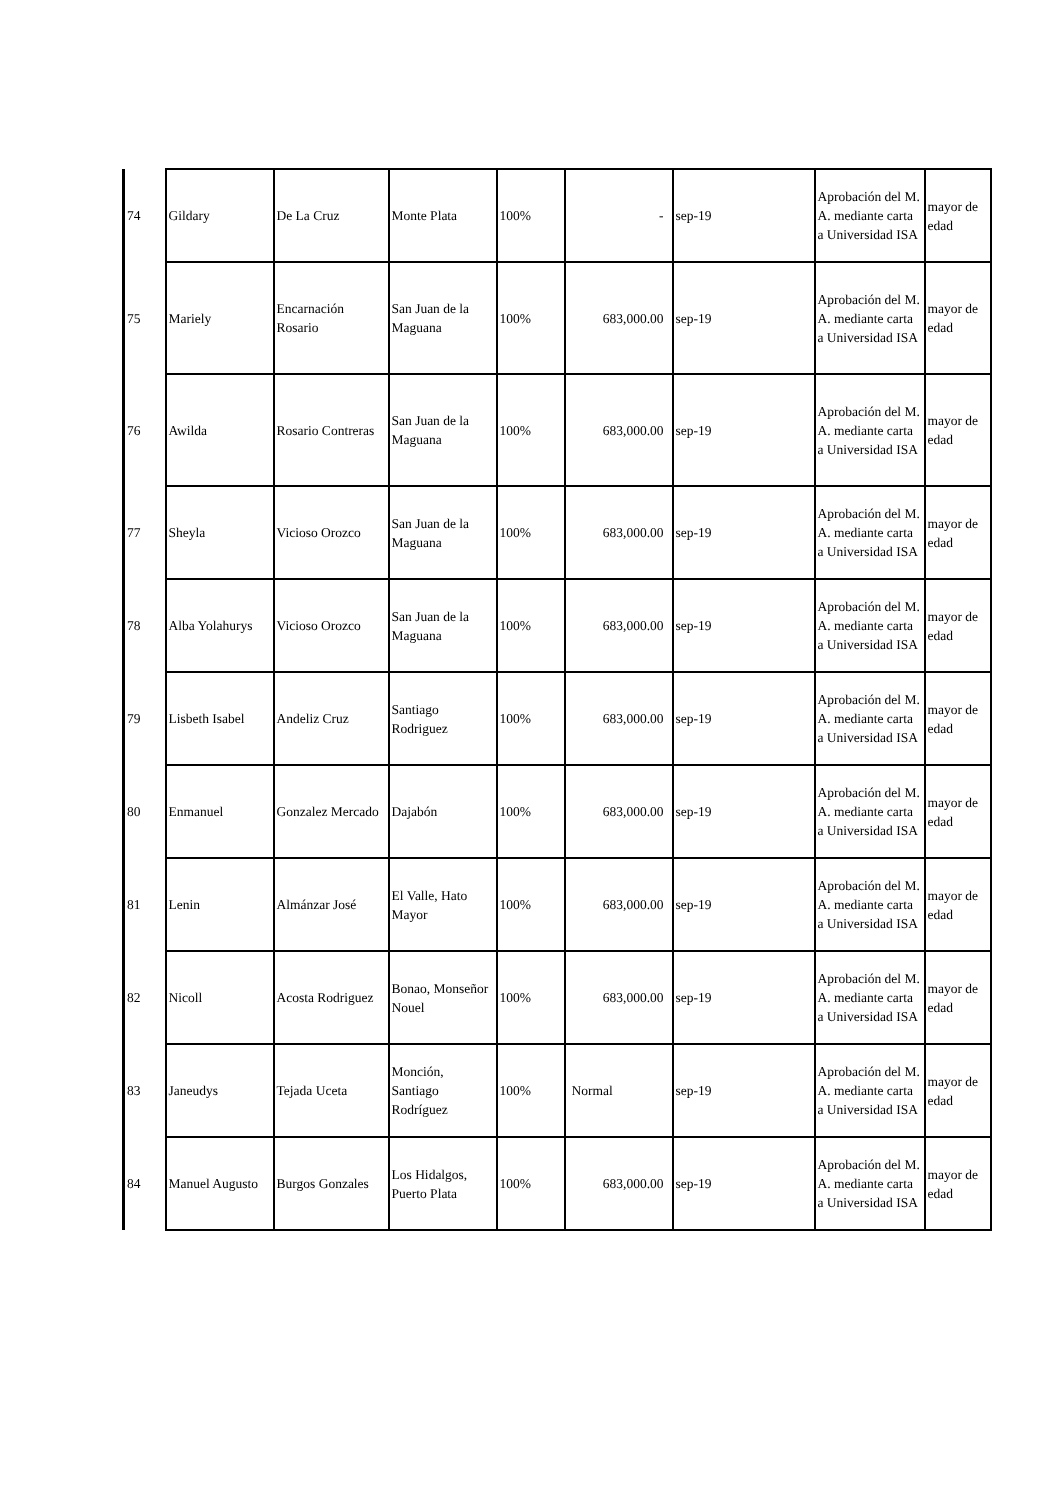| 74 | Gildary | De La Cruz | Monte Plata | 100% | - | sep-19 | Aprobación del M. A. mediante carta a Universidad ISA | mayor de edad |
| 75 | Mariely | Encarnación Rosario | San Juan de la Maguana | 100% | 683,000.00 | sep-19 | Aprobación del M. A. mediante carta a Universidad ISA | mayor de edad |
| 76 | Awilda | Rosario Contreras | San Juan de la Maguana | 100% | 683,000.00 | sep-19 | Aprobación del M. A. mediante carta a Universidad ISA | mayor de edad |
| 77 | Sheyla | Vicioso Orozco | San Juan de la Maguana | 100% | 683,000.00 | sep-19 | Aprobación del M. A. mediante carta a Universidad ISA | mayor de edad |
| 78 | Alba Yolahurys | Vicioso Orozco | San Juan de la Maguana | 100% | 683,000.00 | sep-19 | Aprobación del M. A. mediante carta a Universidad ISA | mayor de edad |
| 79 | Lisbeth Isabel | Andeliz Cruz | Santiago Rodriguez | 100% | 683,000.00 | sep-19 | Aprobación del M. A. mediante carta a Universidad ISA | mayor de edad |
| 80 | Enmanuel | Gonzalez Mercado | Dajabón | 100% | 683,000.00 | sep-19 | Aprobación del M. A. mediante carta a Universidad ISA | mayor de edad |
| 81 | Lenin | Almánzar José | El Valle, Hato Mayor | 100% | 683,000.00 | sep-19 | Aprobación del M. A. mediante carta a Universidad ISA | mayor de edad |
| 82 | Nicoll | Acosta Rodriguez | Bonao, Monseñor Nouel | 100% | 683,000.00 | sep-19 | Aprobación del M. A. mediante carta a Universidad ISA | mayor de edad |
| 83 | Janeudys | Tejada Uceta | Monción, Santiago Rodríguez | 100% | Normal | sep-19 | Aprobación del M. A. mediante carta a Universidad ISA | mayor de edad |
| 84 | Manuel Augusto | Burgos Gonzales | Los Hidalgos, Puerto Plata | 100% | 683,000.00 | sep-19 | Aprobación del M. A. mediante carta a Universidad ISA | mayor de edad |